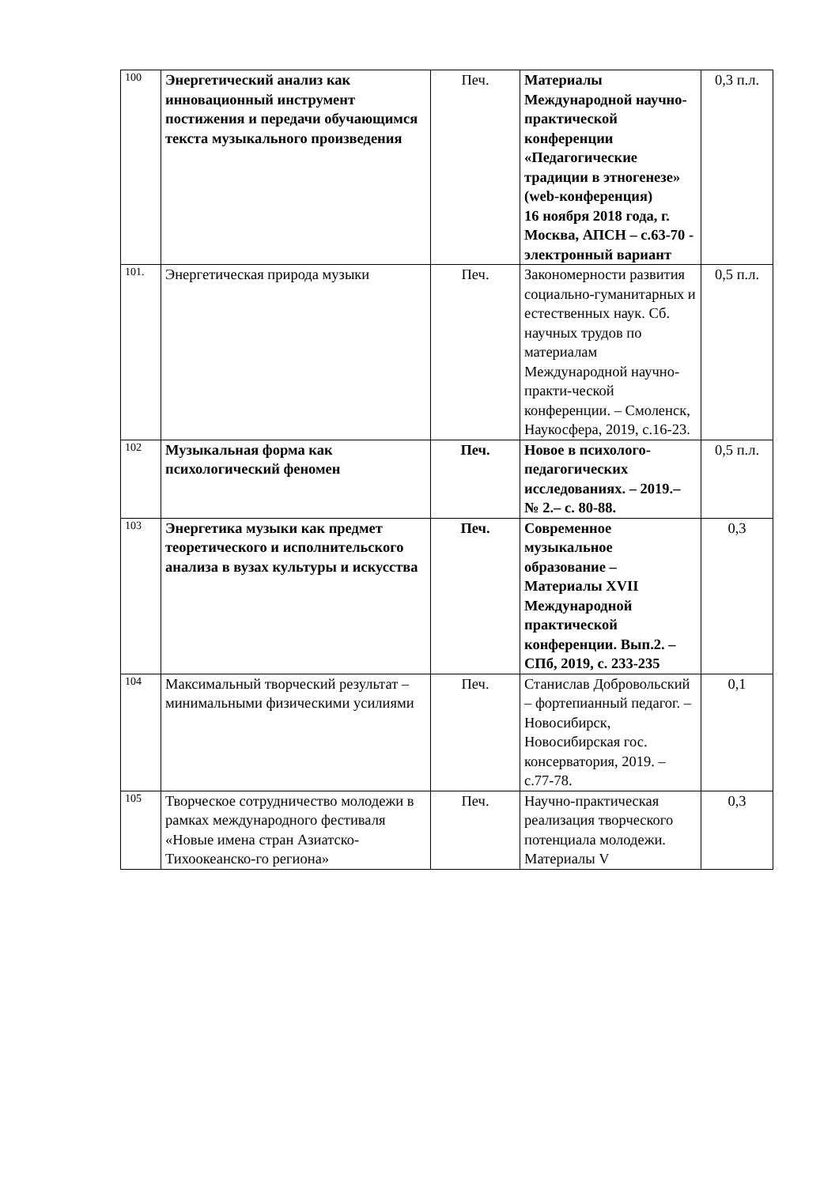| 100 | Энергетический анализ как инновационный инструмент постижения и передачи обучающимся текста музыкального произведения | Печ. | Материалы Международной научно-практической конференции «Педагогические традиции в этногенезе» (web-конференция) 16 ноября 2018 года, г. Москва, АПСН – с.63-70 - электронный вариант | 0,3 п.л. |
| 101. | Энергетическая природа музыки | Печ. | Закономерности развития социально-гуманитарных и естественных наук. Сб. научных трудов по материалам Международной научно-практи-ческой конференции. – Смоленск, Наукосфера, 2019, с.16-23. | 0,5 п.л. |
| 102 | Музыкальная форма как психологический феномен | Печ. | Новое в психолого-педагогических исследованиях. – 2019.– № 2.– с. 80-88. | 0,5 п.л. |
| 103 | Энергетика музыки как предмет теоретического и исполнительского анализа в вузах культуры и искусства | Печ. | Современное музыкальное образование – Материалы XVII Международной практической конференции. Вып.2. – СПб, 2019, с. 233-235 | 0,3 |
| 104 | Максимальный творческий результат – минимальными физическими усилиями | Печ. | Станислав Добровольский – фортепианный педагог. – Новосибирск, Новосибирская гос. консерватория, 2019. – с.77-78. | 0,1 |
| 105 | Творческое сотрудничество молодежи в рамках международного фестиваля «Новые имена стран Азиатско-Тихоокеанско-го региона» | Печ. | Научно-практическая реализация творческого потенциала молодежи. Материалы V | 0,3 |